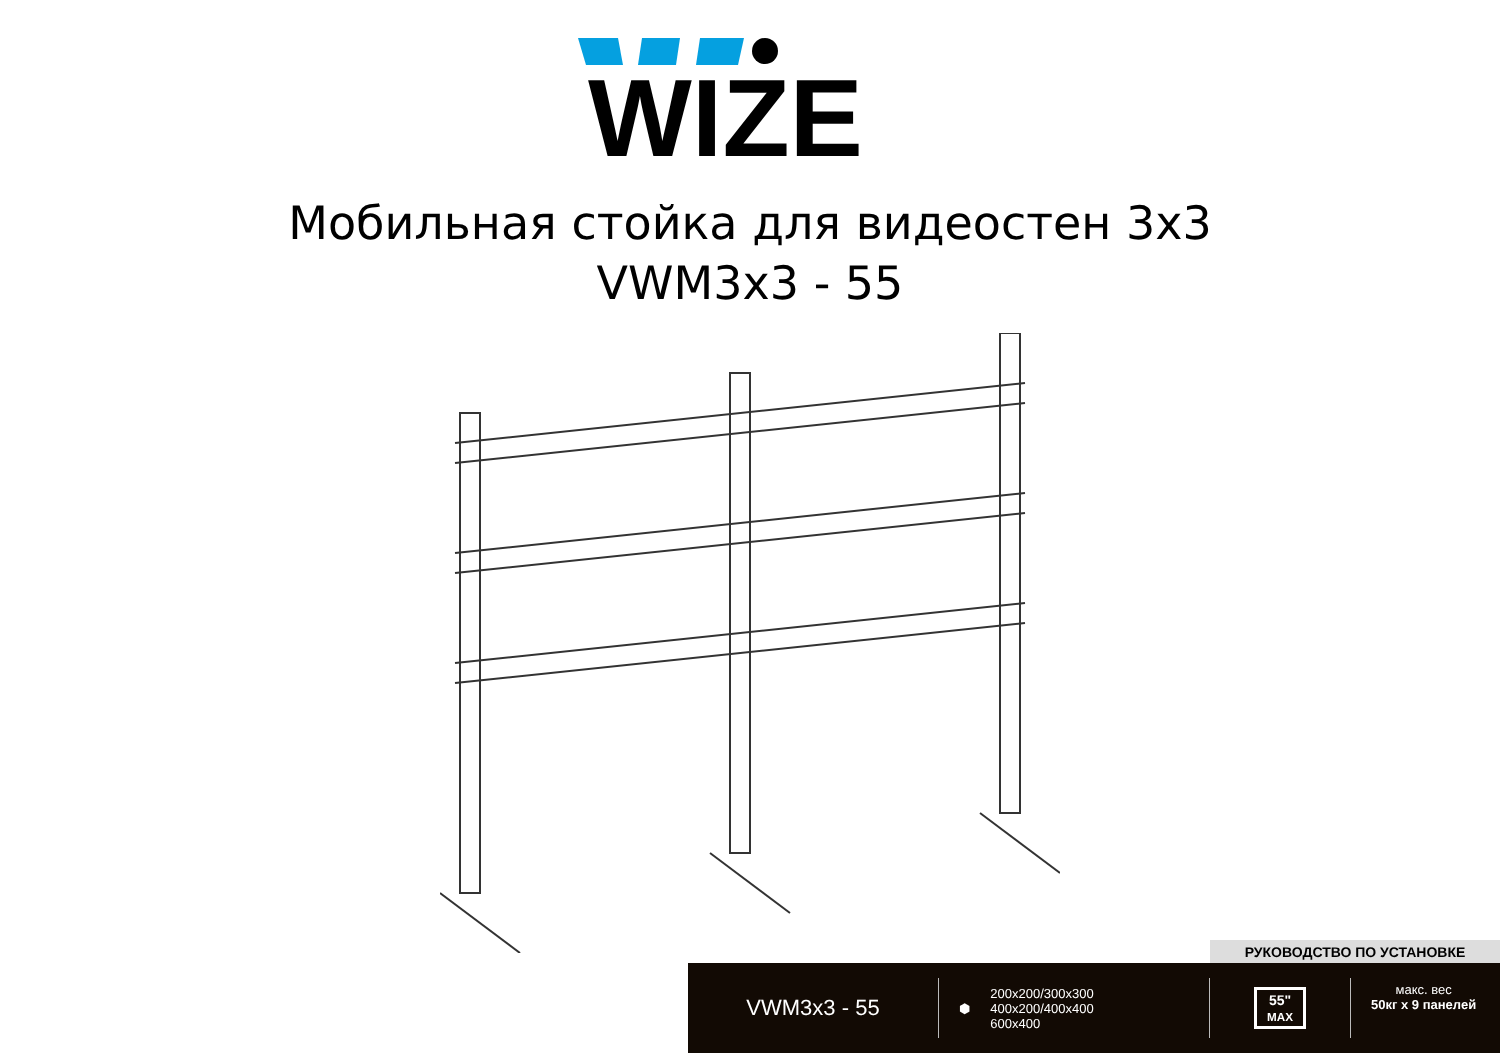WIZE
Мобильная стойка для видеостен 3x3
VWM3x3 - 55
РУКОВОДСТВО ПО УСТАНОВКЕ
VWM3x3 - 55
⬢ 200x200/300x300
400x200/400x400
600x400
55"
MAX
макс. вес
50кг x 9 панелей